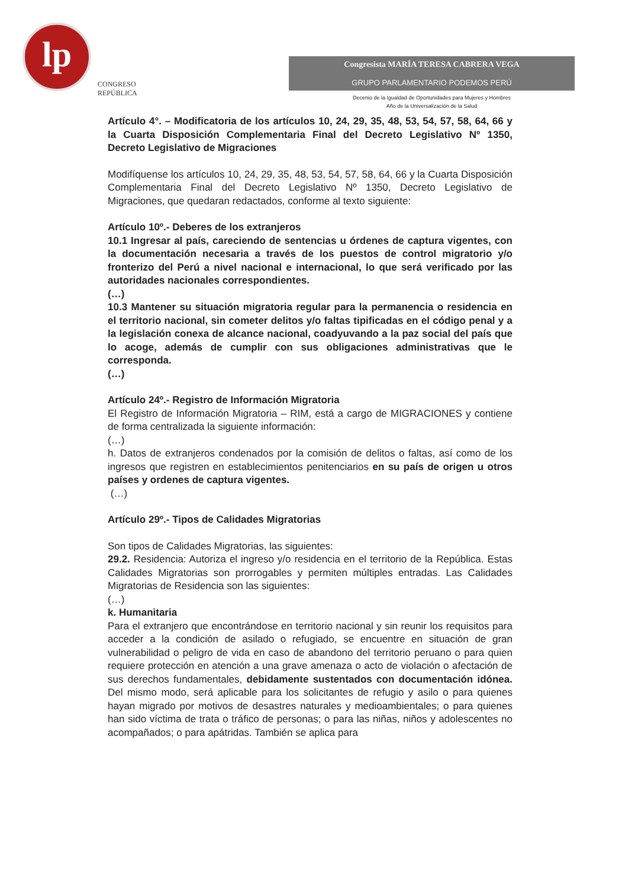lp
CONGRESO
REPÚBLICA
Congresista MARÍA TERESA CABRERA VEGA
GRUPO PARLAMENTARIO PODEMOS PERÚ
Decenio de la Igualdad de Oportunidades para Mujeres y Hombres
Año de la Universalización de la Salud
Artículo 4°. – Modificatoria de los artículos 10, 24, 29, 35, 48, 53, 54, 57, 58, 64, 66 y la Cuarta Disposición Complementaria Final del Decreto Legislativo Nº 1350, Decreto Legislativo de Migraciones
Modifíquense los artículos 10, 24, 29, 35, 48, 53, 54, 57, 58, 64, 66 y la Cuarta Disposición Complementaria Final del Decreto Legislativo Nº 1350, Decreto Legislativo de Migraciones, que quedaran redactados, conforme al texto siguiente:
Artículo 10º.- Deberes de los extranjeros
10.1 Ingresar al país, careciendo de sentencias u órdenes de captura vigentes, con la documentación necesaria a través de los puestos de control migratorio y/o fronterizo del Perú a nivel nacional e internacional, lo que será verificado por las autoridades nacionales correspondientes.
(…)
10.3 Mantener su situación migratoria regular para la permanencia o residencia en el territorio nacional, sin cometer delitos y/o faltas tipificadas en el código penal y a la legislación conexa de alcance nacional, coadyuvando a la paz social del país que lo acoge, además de cumplir con sus obligaciones administrativas que le corresponda.
(…)
Artículo 24º.- Registro de Información Migratoria
El Registro de Información Migratoria – RIM, está a cargo de MIGRACIONES y contiene de forma centralizada la siguiente información:
(…)
h. Datos de extranjeros condenados por la comisión de delitos o faltas, así como de los ingresos que registren en establecimientos penitenciarios en su país de origen u otros países y ordenes de captura vigentes.
(…)
Artículo 29º.- Tipos de Calidades Migratorias
Son tipos de Calidades Migratorias, las siguientes:
29.2. Residencia: Autoriza el ingreso y/o residencia en el territorio de la República. Estas Calidades Migratorias son prorrogables y permiten múltiples entradas. Las Calidades Migratorias de Residencia son las siguientes:
(…)
k. Humanitaria
Para el extranjero que encontrándose en territorio nacional y sin reunir los requisitos para acceder a la condición de asilado o refugiado, se encuentre en situación de gran vulnerabilidad o peligro de vida en caso de abandono del territorio peruano o para quien requiere protección en atención a una grave amenaza o acto de violación o afectación de sus derechos fundamentales, debidamente sustentados con documentación idónea. Del mismo modo, será aplicable para los solicitantes de refugio y asilo o para quienes hayan migrado por motivos de desastres naturales y medioambientales; o para quienes han sido víctima de trata o tráfico de personas; o para las niñas, niños y adolescentes no acompañados; o para apátridas. También se aplica para